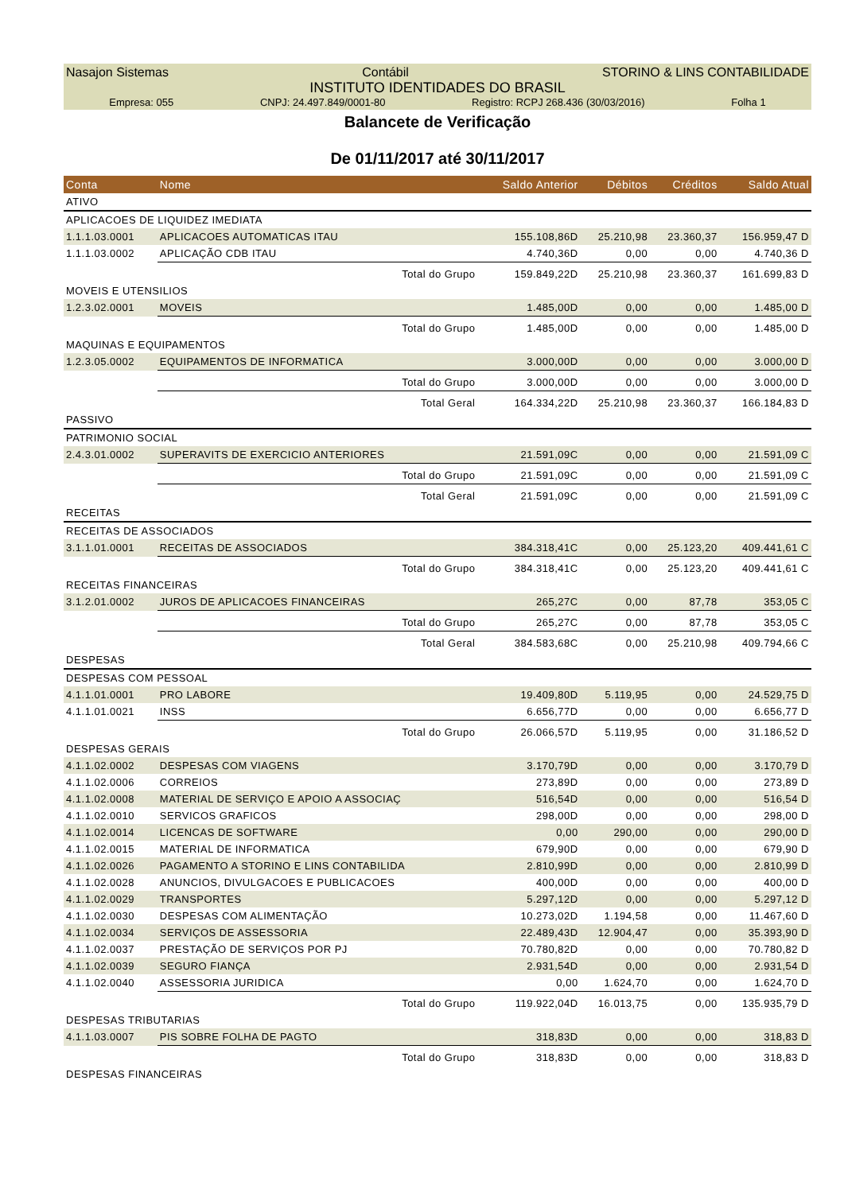Nasajon Sistemas Contábil STORINO & LINS CONTABILIDADE
INSTITUTO IDENTIDADES DO BRASIL
Empresa: 055 CNPJ: 24.497.849/0001-80 Registro: RCPJ 268.436 (30/03/2016) Folha 1
Balancete de Verificação
De 01/11/2017 até 30/11/2017
| Conta | Nome | Saldo Anterior | Débitos | Créditos | Saldo Atual |
| --- | --- | --- | --- | --- | --- |
| ATIVO | | | | | |
| APLICACOES DE LIQUIDEZ IMEDIATA | | | | | |
| 1.1.1.03.0001 | APLICACOES AUTOMATICAS ITAU | 155.108,86D | 25.210,98 | 23.360,37 | 156.959,47 D |
| 1.1.1.03.0002 | APLICAÇÃO CDB ITAU | 4.740,36D | 0,00 | 0,00 | 4.740,36 D |
| | Total do Grupo | 159.849,22D | 25.210,98 | 23.360,37 | 161.699,83 D |
| MOVEIS E UTENSILIOS | | | | | |
| 1.2.3.02.0001 | MOVEIS | 1.485,00D | 0,00 | 0,00 | 1.485,00 D |
| | Total do Grupo | 1.485,00D | 0,00 | 0,00 | 1.485,00 D |
| MAQUINAS E EQUIPAMENTOS | | | | | |
| 1.2.3.05.0002 | EQUIPAMENTOS DE INFORMATICA | 3.000,00D | 0,00 | 0,00 | 3.000,00 D |
| | Total do Grupo | 3.000,00D | 0,00 | 0,00 | 3.000,00 D |
| | Total Geral | 164.334,22D | 25.210,98 | 23.360,37 | 166.184,83 D |
| PASSIVO | | | | | |
| PATRIMONIO SOCIAL | | | | | |
| 2.4.3.01.0002 | SUPERAVITS DE EXERCICIO ANTERIORES | 21.591,09C | 0,00 | 0,00 | 21.591,09 C |
| | Total do Grupo | 21.591,09C | 0,00 | 0,00 | 21.591,09 C |
| | Total Geral | 21.591,09C | 0,00 | 0,00 | 21.591,09 C |
| RECEITAS | | | | | |
| RECEITAS DE ASSOCIADOS | | | | | |
| 3.1.1.01.0001 | RECEITAS DE ASSOCIADOS | 384.318,41C | 0,00 | 25.123,20 | 409.441,61 C |
| | Total do Grupo | 384.318,41C | 0,00 | 25.123,20 | 409.441,61 C |
| RECEITAS FINANCEIRAS | | | | | |
| 3.1.2.01.0002 | JUROS DE APLICACOES FINANCEIRAS | 265,27C | 0,00 | 87,78 | 353,05 C |
| | Total do Grupo | 265,27C | 0,00 | 87,78 | 353,05 C |
| | Total Geral | 384.583,68C | 0,00 | 25.210,98 | 409.794,66 C |
| DESPESAS | | | | | |
| DESPESAS COM PESSOAL | | | | | |
| 4.1.1.01.0001 | PRO LABORE | 19.409,80D | 5.119,95 | 0,00 | 24.529,75 D |
| 4.1.1.01.0021 | INSS | 6.656,77D | 0,00 | 0,00 | 6.656,77 D |
| | Total do Grupo | 26.066,57D | 5.119,95 | 0,00 | 31.186,52 D |
| DESPESAS GERAIS | | | | | |
| 4.1.1.02.0002 | DESPESAS COM VIAGENS | 3.170,79D | 0,00 | 0,00 | 3.170,79 D |
| 4.1.1.02.0006 | CORREIOS | 273,89D | 0,00 | 0,00 | 273,89 D |
| 4.1.1.02.0008 | MATERIAL DE SERVIÇO E APOIO A ASSOCIAÇ | 516,54D | 0,00 | 0,00 | 516,54 D |
| 4.1.1.02.0010 | SERVICOS GRAFICOS | 298,00D | 0,00 | 0,00 | 298,00 D |
| 4.1.1.02.0014 | LICENCAS DE SOFTWARE | 0,00 | 290,00 | 0,00 | 290,00 D |
| 4.1.1.02.0015 | MATERIAL DE INFORMATICA | 679,90D | 0,00 | 0,00 | 679,90 D |
| 4.1.1.02.0026 | PAGAMENTO A STORINO E LINS CONTABILIDA | 2.810,99D | 0,00 | 0,00 | 2.810,99 D |
| 4.1.1.02.0028 | ANUNCIOS, DIVULGACOES E PUBLICACOES | 400,00D | 0,00 | 0,00 | 400,00 D |
| 4.1.1.02.0029 | TRANSPORTES | 5.297,12D | 0,00 | 0,00 | 5.297,12 D |
| 4.1.1.02.0030 | DESPESAS COM ALIMENTAÇÃO | 10.273,02D | 1.194,58 | 0,00 | 11.467,60 D |
| 4.1.1.02.0034 | SERVIÇOS DE ASSESSORIA | 22.489,43D | 12.904,47 | 0,00 | 35.393,90 D |
| 4.1.1.02.0037 | PRESTAÇÃO DE SERVIÇOS POR PJ | 70.780,82D | 0,00 | 0,00 | 70.780,82 D |
| 4.1.1.02.0039 | SEGURO FIANÇA | 2.931,54D | 0,00 | 0,00 | 2.931,54 D |
| 4.1.1.02.0040 | ASSESSORIA JURIDICA | 0,00 | 1.624,70 | 0,00 | 1.624,70 D |
| | Total do Grupo | 119.922,04D | 16.013,75 | 0,00 | 135.935,79 D |
| DESPESAS TRIBUTARIAS | | | | | |
| 4.1.1.03.0007 | PIS SOBRE FOLHA DE PAGTO | 318,83D | 0,00 | 0,00 | 318,83 D |
| | Total do Grupo | 318,83D | 0,00 | 0,00 | 318,83 D |
| DESPESAS FINANCEIRAS | | | | | |